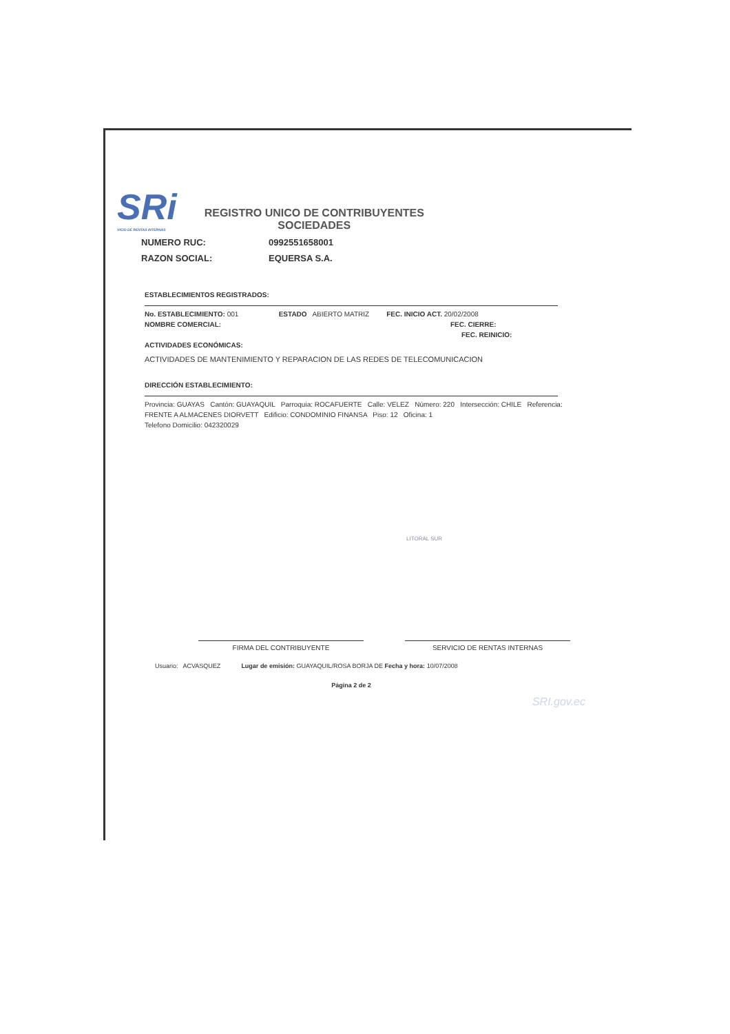SRi VICIO DE RENTAS INTERNAS REGISTRO UNICO DE CONTRIBUYENTES
SOCIEDADES
NUMERO RUC: 0992551658001
RAZON SOCIAL: EQUERSA S.A.
ESTABLECIMIENTOS REGISTRADOS:
No. ESTABLECIMIENTO: 001 ESTADO ABIERTO MATRIZ FEC. INICIO ACT. 20/02/2008
NOMBRE COMERCIAL: FEC. CIERRE:
FEC. REINICIO:
ACTIVIDADES ECONÓMICAS:
ACTIVIDADES DE MANTENIMIENTO Y REPARACION DE LAS REDES DE TELECOMUNICACION
DIRECCIÓN ESTABLECIMIENTO:
Provincia: GUAYAS Cantón: GUAYAQUIL Parroquia: ROCAFUERTE Calle: VELEZ Número: 220 Intersección: CHILE Referencia: FRENTE A ALMACENES DIORVETT Edificio: CONDOMINIO FINANSA Piso: 12 Oficina: 1
Telefono Domicilio: 042320029
LITORAL SUR
FIRMA DEL CONTRIBUYENTE SERVICIO DE RENTAS INTERNAS
Usuario: ACVASQUEZ Lugar de emisión: GUAYAQUIL/ROSA BORJA DE Fecha y hora: 10/07/2008
Página 2 de 2
SRI.gov.ec